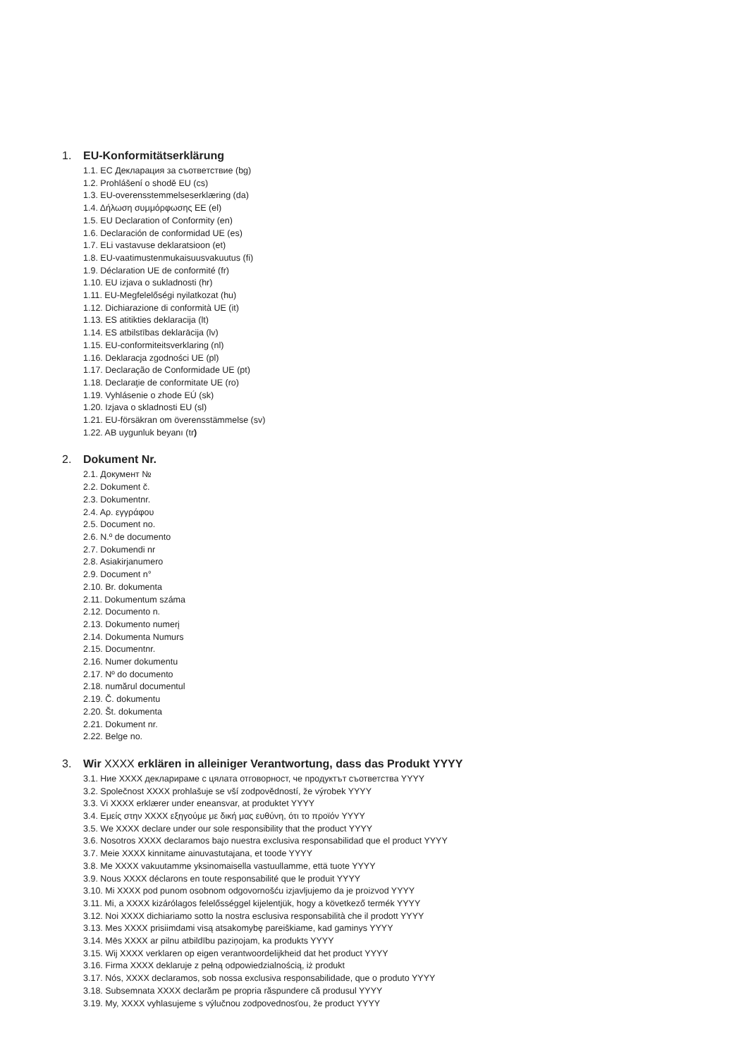1. EU-Konformitätserklärung
1.1. ЕС Декларация за съответствие (bg)
1.2. Prohlášení o shodě EU (cs)
1.3. EU-overensstemmelseserklæring (da)
1.4. Δήλωση συμμόρφωσης ΕΕ (el)
1.5. EU Declaration of Conformity (en)
1.6. Declaración de conformidad UE (es)
1.7. ELi vastavuse deklaratsioon (et)
1.8. EU-vaatimustenmukaisuusvakuutus (fi)
1.9. Déclaration UE de conformité (fr)
1.10. EU izjava o sukladnosti (hr)
1.11. EU-Megfelelőségi nyilatkozat (hu)
1.12. Dichiarazione di conformità UE (it)
1.13. ES atitikties deklaracija (lt)
1.14. ES atbilstības deklarācija (lv)
1.15. EU-conformiteitsverklaring (nl)
1.16. Deklaracja zgodności UE (pl)
1.17. Declaração de Conformidade UE (pt)
1.18. Declaraţie de conformitate UE (ro)
1.19. Vyhlásenie o zhode EÚ (sk)
1.20. Izjava o skladnosti EU (sl)
1.21. EU-försäkran om överensstämmelse (sv)
1.22. AB uygunluk beyanı (tr)
2. Dokument Nr.
2.1. Документ №
2.2. Dokument č.
2.3. Dokumentnr.
2.4. Αρ. εγγράφου
2.5. Document no.
2.6. N.º de documento
2.7. Dokumendi nr
2.8. Asiakirjanumero
2.9. Document n°
2.10. Br. dokumenta
2.11. Dokumentum száma
2.12. Documento n.
2.13. Dokumento numerį
2.14. Dokumenta Numurs
2.15. Documentnr.
2.16. Numer dokumentu
2.17. Nº do documento
2.18. numărul documentul
2.19. Č. dokumentu
2.20. Št. dokumenta
2.21. Dokument nr.
2.22. Belge no.
3. Wir XXXX erklären in alleiniger Verantwortung, dass das Produkt YYYY
3.1. Ние XXXX декларираме с цялата отговорност, че продуктът съответства YYYY
3.2. Společnost XXXX prohlašuje se vší zodpovědností, že výrobek YYYY
3.3. Vi XXXX erklærer under eneansvar, at produktet YYYY
3.4. Εμείς στην XXXX εξηγούμε με δική μας ευθύνη, ότι το προϊόν YYYY
3.5. We XXXX declare under our sole responsibility that the product YYYY
3.6. Nosotros XXXX declaramos bajo nuestra exclusiva responsabilidad que el product YYYY
3.7. Meie XXXX kinnitame ainuvastutajana, et toode YYYY
3.8. Me XXXX vakuutamme yksinomaisella vastuullamme, että tuote YYYY
3.9. Nous XXXX déclarons en toute responsabilité que le produit YYYY
3.10. Mi XXXX pod punom osobnom odgovornošću izjavljujemo da je proizvod YYYY
3.11. Mi, a XXXX kizárólagos felelősséggel kijelentjük, hogy a következő termék YYYY
3.12. Noi XXXX dichiariamo sotto la nostra esclusiva responsabilità che il prodott YYYY
3.13. Mes XXXX prisiimdami visą atsakomybę pareiškiame, kad gaminys YYYY
3.14. Mēs XXXX ar pilnu atbildību paziņojam, ka produkts YYYY
3.15. Wij XXXX verklaren op eigen verantwoordelijkheid dat het product YYYY
3.16. Firma XXXX deklaruje z pełną odpowiedzialnością, iż produkt
3.17. Nós, XXXX declaramos, sob nossa exclusiva responsabilidade, que o produto YYYY
3.18. Subsemnata XXXX declarăm pe propria răspundere că produsul YYYY
3.19. My, XXXX vyhlasujeme s výlučnou zodpovednosťou, že product YYYY